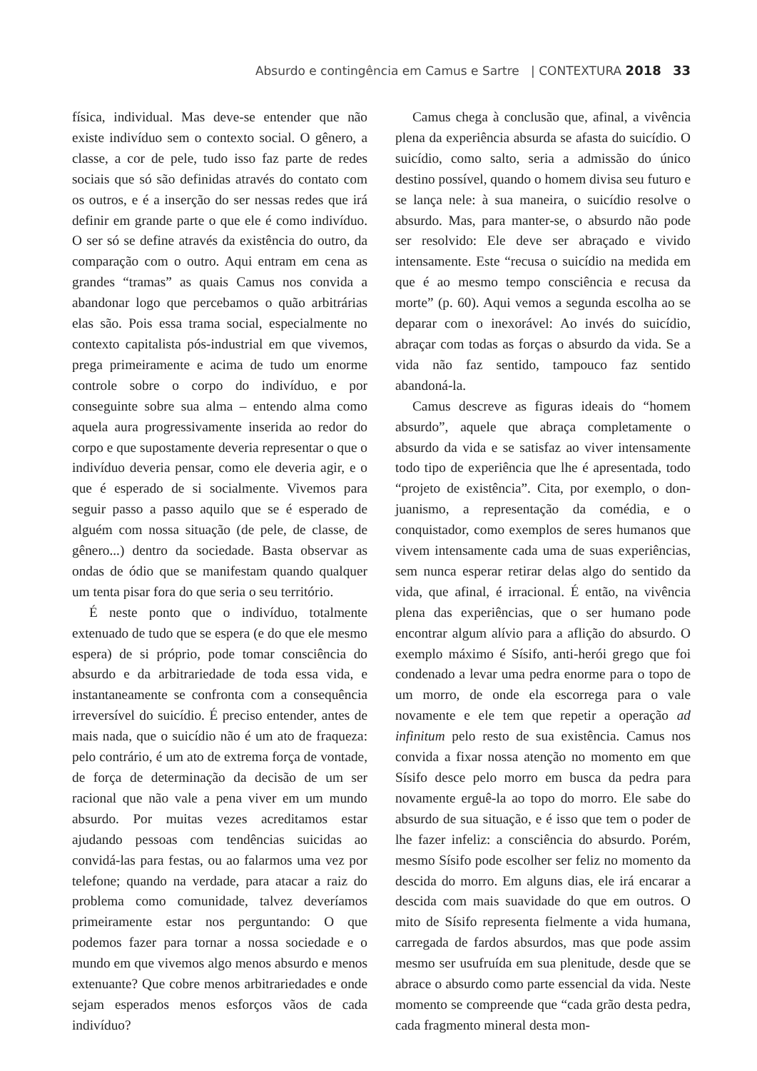Absurdo e contingência em Camus e Sartre | CONTEXTURA 2018 33
física, individual. Mas deve-se entender que não existe indivíduo sem o contexto social. O gênero, a classe, a cor de pele, tudo isso faz parte de redes sociais que só são definidas através do contato com os outros, e é a inserção do ser nessas redes que irá definir em grande parte o que ele é como indivíduo. O ser só se define através da existência do outro, da comparação com o outro. Aqui entram em cena as grandes “tramas” as quais Camus nos convida a abandonar logo que percebamos o quão arbitrárias elas são. Pois essa trama social, especialmente no contexto capitalista pós-industrial em que vivemos, prega primeiramente e acima de tudo um enorme controle sobre o corpo do indivíduo, e por conseguinte sobre sua alma – entendo alma como aquela aura progressivamente inserida ao redor do corpo e que supostamente deveria representar o que o indivíduo deveria pensar, como ele deveria agir, e o que é esperado de si socialmente. Vivemos para seguir passo a passo aquilo que se é esperado de alguém com nossa situação (de pele, de classe, de gênero...) dentro da sociedade. Basta observar as ondas de ódio que se manifestam quando qualquer um tenta pisar fora do que seria o seu território.
É neste ponto que o indivíduo, totalmente extenuado de tudo que se espera (e do que ele mesmo espera) de si próprio, pode tomar consciência do absurdo e da arbitrariedade de toda essa vida, e instantaneamente se confronta com a consequência irreversível do suicídio. É preciso entender, antes de mais nada, que o suicídio não é um ato de fraqueza: pelo contrário, é um ato de extrema força de vontade, de força de determinação da decisão de um ser racional que não vale a pena viver em um mundo absurdo. Por muitas vezes acreditamos estar ajudando pessoas com tendências suicidas ao convidá-las para festas, ou ao falarmos uma vez por telefone; quando na verdade, para atacar a raiz do problema como comunidade, talvez deveríamos primeiramente estar nos perguntando: O que podemos fazer para tornar a nossa sociedade e o mundo em que vivemos algo menos absurdo e menos extenuante? Que cobre menos arbitrariedades e onde sejam esperados menos esforços vãos de cada indivíduo?
Camus chega à conclusão que, afinal, a vivência plena da experiência absurda se afasta do suicídio. O suicídio, como salto, seria a admissão do único destino possível, quando o homem divisa seu futuro e se lança nele: à sua maneira, o suicídio resolve o absurdo. Mas, para manter-se, o absurdo não pode ser resolvido: Ele deve ser abraçado e vivido intensamente. Este “recusa o suicídio na medida em que é ao mesmo tempo consciência e recusa da morte” (p. 60). Aqui vemos a segunda escolha ao se deparar com o inexorável: Ao invés do suicídio, abraçar com todas as forças o absurdo da vida. Se a vida não faz sentido, tampouco faz sentido abandoná-la.
Camus descreve as figuras ideais do “homem absurdo”, aquele que abraça completamente o absurdo da vida e se satisfaz ao viver intensamente todo tipo de experiência que lhe é apresentada, todo “projeto de existência”. Cita, por exemplo, o don-juanismo, a representação da comédia, e o conquistador, como exemplos de seres humanos que vivem intensamente cada uma de suas experiências, sem nunca esperar retirar delas algo do sentido da vida, que afinal, é irracional. É então, na vivência plena das experiências, que o ser humano pode encontrar algum alívio para a aflição do absurdo. O exemplo máximo é Sísifo, anti-herói grego que foi condenado a levar uma pedra enorme para o topo de um morro, de onde ela escorrega para o vale novamente e ele tem que repetir a operação ad infinitum pelo resto de sua existência. Camus nos convida a fixar nossa atenção no momento em que Sísifo desce pelo morro em busca da pedra para novamente erguê-la ao topo do morro. Ele sabe do absurdo de sua situação, e é isso que tem o poder de lhe fazer infeliz: a consciência do absurdo. Porém, mesmo Sísifo pode escolher ser feliz no momento da descida do morro. Em alguns dias, ele irá encarar a descida com mais suavidade do que em outros. O mito de Sísifo representa fielmente a vida humana, carregada de fardos absurdos, mas que pode assim mesmo ser usufruída em sua plenitude, desde que se abrace o absurdo como parte essencial da vida. Neste momento se compreende que “cada grão desta pedra, cada fragmento mineral desta mon-